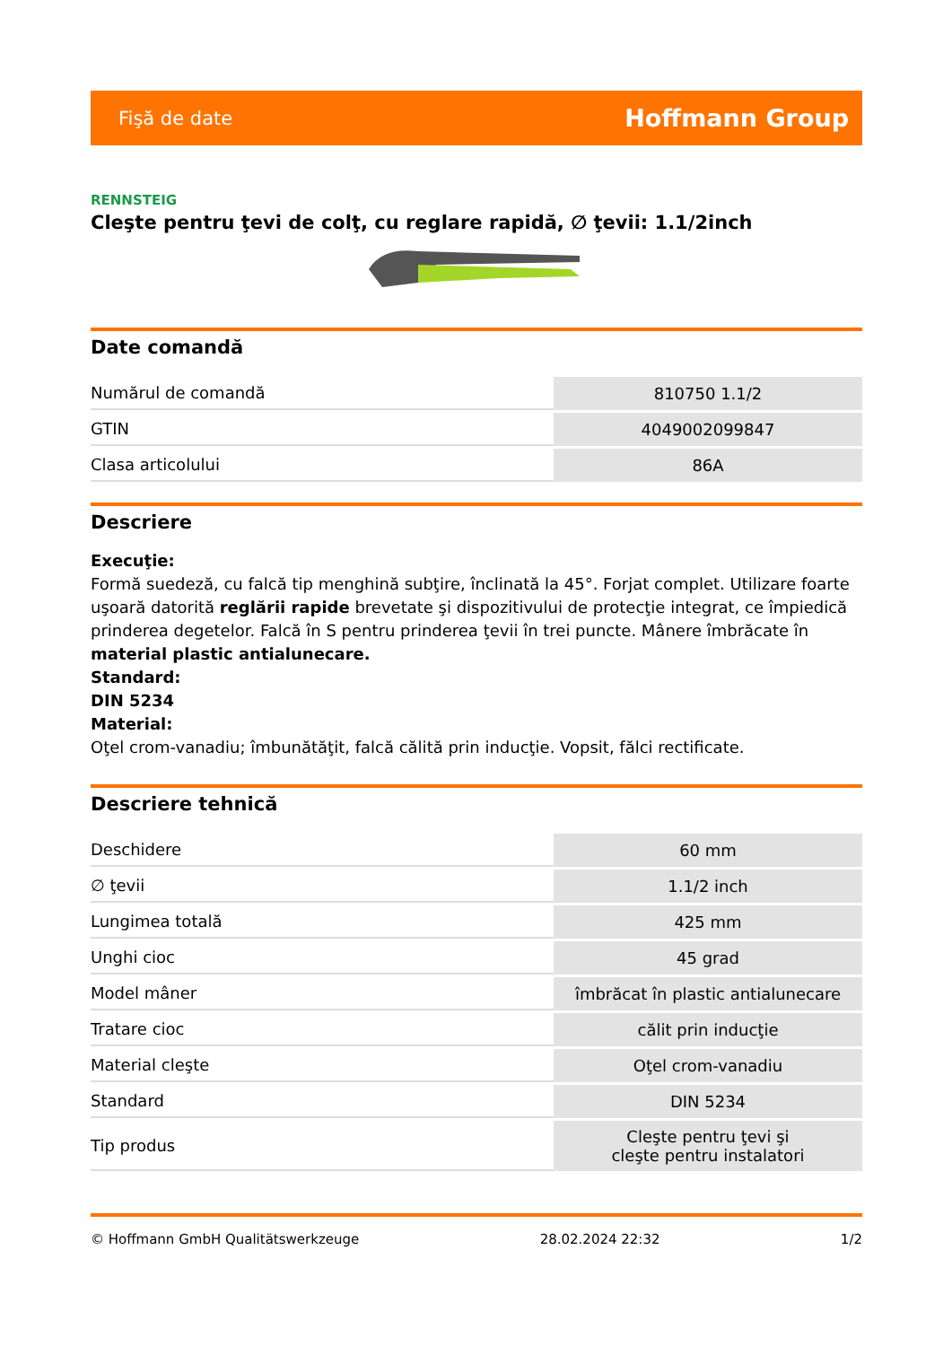Fişă de date Hoffmann Group
RENNSTEIG
Cleşte pentru ţevi de colţ, cu reglare rapidă, ∅ ţevii: 1.1/2inch
Date comandă
| Numărul de comandă | 810750 1.1/2 |
| GTIN | 4049002099847 |
| Clasa articolului | 86A |
Descriere
Execuţie:
Formă suedeză, cu falcă tip menghină subţire, înclinată la 45°. Forjat complet. Utilizare foarte uşoară datorită reglării rapide brevetate şi dispozitivului de protecţie integrat, ce împiedică prinderea degetelor. Falcă în S pentru prinderea ţevii în trei puncte. Mânere îmbrăcate în material plastic antialunecare.
Standard:
DIN 5234
Material:
Oţel crom-vanadiu; îmbunătăţit, falcă călită prin inducţie. Vopsit, fălci rectificate.
Descriere tehnică
| Deschidere | 60 mm |
| ∅ ţevii | 1.1/2 inch |
| Lungimea totală | 425 mm |
| Unghi cioc | 45 grad |
| Model mâner | îmbrăcat în plastic antialunecare |
| Tratare cioc | călit prin inducţie |
| Material cleşte | Oţel crom-vanadiu |
| Standard | DIN 5234 |
| Tip produs | Cleşte pentru ţevi şi cleşte pentru instalatori |
© Hoffmann GmbH Qualitätswerkzeuge 28.02.2024 22:32 1/2